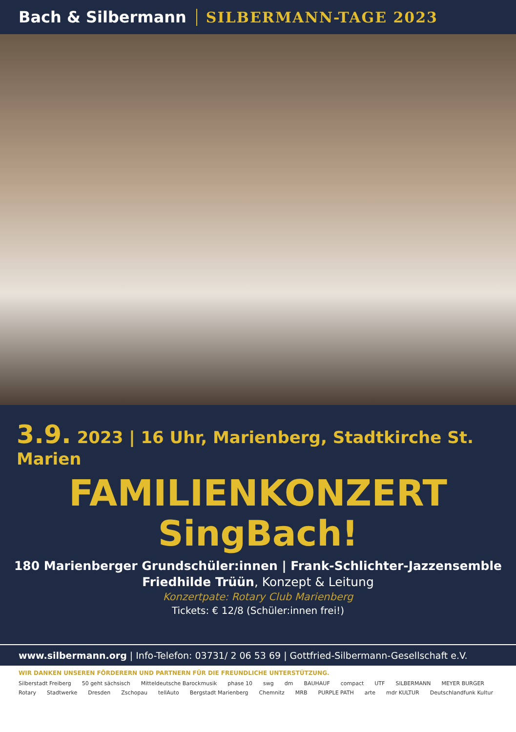Bach & Silbermann SILBERMANN-TAGE 2023
3.9. 2023 | 16 Uhr, Marienberg, Stadtkirche St. Marien
FAMILIENKONZERT
SingBach!
180 Marienberger Grundschüler:innen | Frank-Schlichter-Jazzensemble
Friedhilde Trüün, Konzept & Leitung
Konzertpate: Rotary Club Marienberg
Tickets: € 12/8 (Schüler:innen frei!)
www.silbermann.org | Info-Telefon: 03731/ 2 06 53 69 | Gottfried-Silbermann-Gesellschaft e.V.
WIR DANKEN UNSEREN FÖRDERERN UND PARTNERN FÜR DIE FREUNDLICHE UNTERSTÜTZUNG.
Silberstadt Freiberg 50 geht sächsisch Mitteldeutsche Barockmusik phase 10 swg dm BAUHAUF compact UTF SILBERMANN MEYER BURGER Rotary Stadtwerke Dresden Zschopau tellAuto Bergstadt Marienberg Chemnitz MRB PURPLE PATH arte mdr KULTUR Deutschlandfunk Kultur